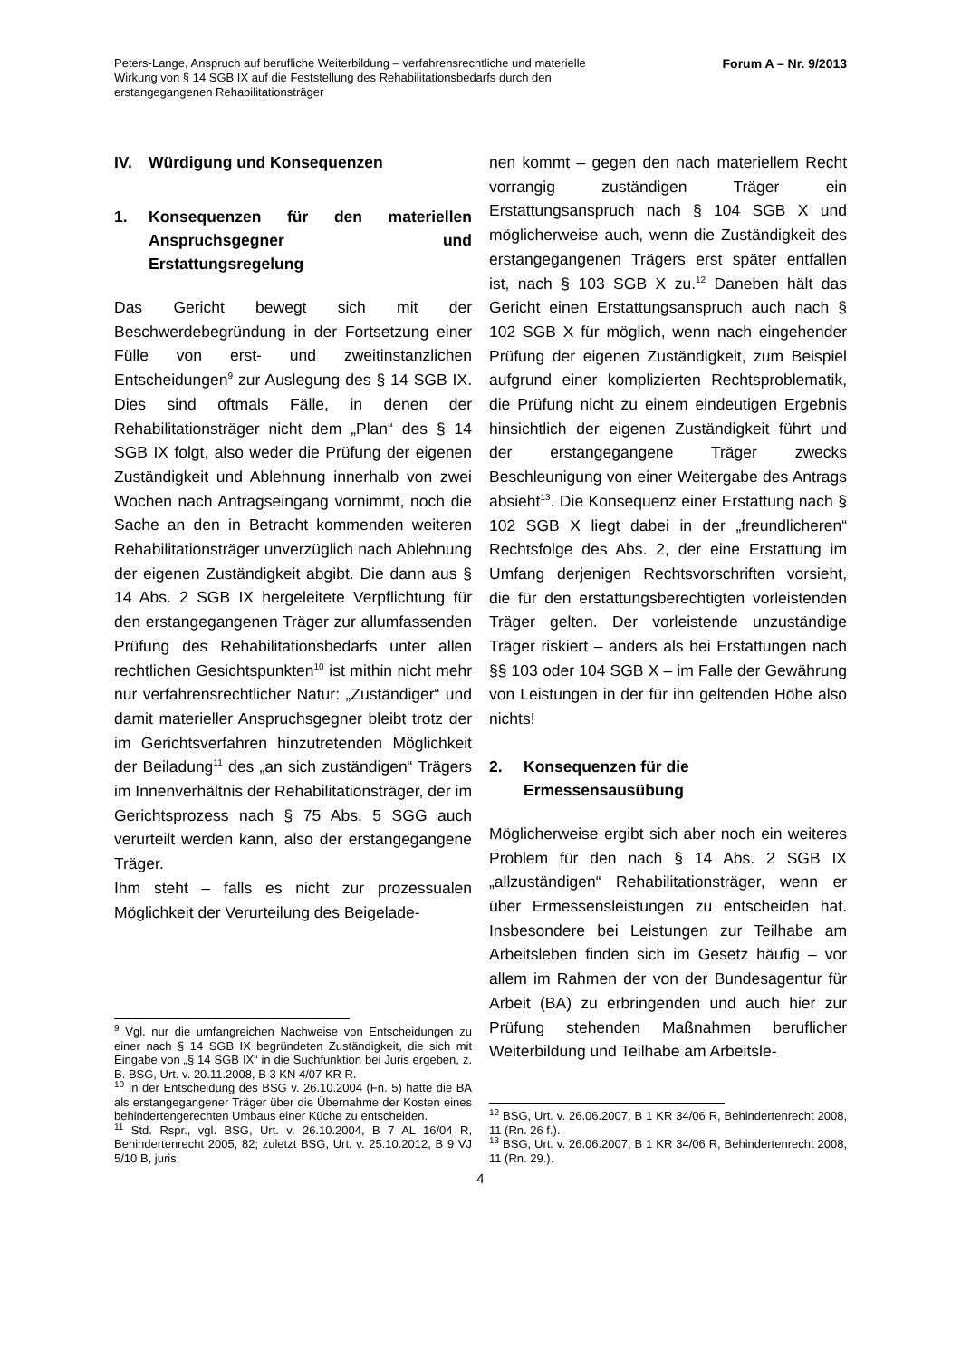Peters-Lange, Anspruch auf berufliche Weiterbildung – verfahrensrechtliche und materielle Wirkung von § 14 SGB IX auf die Feststellung des Rehabilitationsbedarfs durch den erstangegangenen Rehabilitationsträger
Forum A – Nr. 9/2013
IV. Würdigung und Konsequenzen
1. Konsequenzen für den materiellen Anspruchsgegner und Erstattungsregelung
Das Gericht bewegt sich mit der Beschwerdebegründung in der Fortsetzung einer Fülle von erst- und zweitinstanzlichen Entscheidungen<sup>9</sup> zur Auslegung des § 14 SGB IX. Dies sind oftmals Fälle, in denen der Rehabilitationsträger nicht dem „Plan“ des § 14 SGB IX folgt, also weder die Prüfung der eigenen Zuständigkeit und Ablehnung innerhalb von zwei Wochen nach Antragseingang vornimmt, noch die Sache an den in Betracht kommenden weiteren Rehabilitationsträger unverzüglich nach Ablehnung der eigenen Zuständigkeit abgibt. Die dann aus § 14 Abs. 2 SGB IX hergeleitete Verpflichtung für den erstangegangenen Träger zur allumfassenden Prüfung des Rehabilitationsbedarfs unter allen rechtlichen Gesichtspunkten<sup>10</sup> ist mithin nicht mehr nur verfahrensrechtlicher Natur: „Zuständiger“ und damit materieller Anspruchsgegner bleibt trotz der im Gerichtsverfahren hinzutretenden Möglichkeit der Beiladung<sup>11</sup> des „an sich zuständigen“ Trägers im Innenverhältnis der Rehabilitationsträger, der im Gerichtsprozess nach § 75 Abs. 5 SGG auch verurteilt werden kann, also der erstangegangene Träger.
Ihm steht – falls es nicht zur prozessualen Möglichkeit der Verurteilung des Beigelade-
<sup>9</sup> Vgl. nur die umfangreichen Nachweise von Entscheidungen zu einer nach § 14 SGB IX begründeten Zuständigkeit, die sich mit Eingabe von „§ 14 SGB IX“ in die Suchfunktion bei Juris ergeben, z. B. BSG, Urt. v. 20.11.2008, B 3 KN 4/07 KR R.
<sup>10</sup> In der Entscheidung des BSG v. 26.10.2004 (Fn. 5) hatte die BA als erstangegangener Träger über die Übernahme der Kosten eines behindertengerechten Umbaus einer Küche zu entscheiden.
<sup>11</sup> Std. Rspr., vgl. BSG, Urt. v. 26.10.2004, B 7 AL 16/04 R, Behindertenrecht 2005, 82; zuletzt BSG, Urt. v. 25.10.2012, B 9 VJ 5/10 B, juris.
nen kommt – gegen den nach materiellem Recht vorrangig zuständigen Träger ein Erstattungsanspruch nach § 104 SGB X und möglicherweise auch, wenn die Zuständigkeit des erstangegangenen Trägers erst später entfallen ist, nach § 103 SGB X zu.<sup>12</sup> Daneben hält das Gericht einen Erstattungsanspruch auch nach § 102 SGB X für möglich, wenn nach eingehender Prüfung der eigenen Zuständigkeit, zum Beispiel aufgrund einer komplizierten Rechtsproblematik, die Prüfung nicht zu einem eindeutigen Ergebnis hinsichtlich der eigenen Zuständigkeit führt und der erstangegangene Träger zwecks Beschleunigung von einer Weitergabe des Antrags absieht<sup>13</sup>. Die Konsequenz einer Erstattung nach § 102 SGB X liegt dabei in der „freundlicheren“ Rechtsfolge des Abs. 2, der eine Erstattung im Umfang derjenigen Rechtsvorschriften vorsieht, die für den erstattungsberechtigten vorleistenden Träger gelten. Der vorleistende unzuständige Träger riskiert – anders als bei Erstattungen nach §§ 103 oder 104 SGB X – im Falle der Gewährung von Leistungen in der für ihn geltenden Höhe also nichts!
2. Konsequenzen für die Ermessensausübung
Möglicherweise ergibt sich aber noch ein weiteres Problem für den nach § 14 Abs. 2 SGB IX „allzuständigen“ Rehabilitationsträger, wenn er über Ermessensleistungen zu entscheiden hat. Insbesondere bei Leistungen zur Teilhabe am Arbeitsleben finden sich im Gesetz häufig – vor allem im Rahmen der von der Bundesagentur für Arbeit (BA) zu erbringenden und auch hier zur Prüfung stehenden Maßnahmen beruflicher Weiterbildung und Teilhabe am Arbeitsle-
<sup>12</sup> BSG, Urt. v. 26.06.2007, B 1 KR 34/06 R, Behindertenrecht 2008, 11 (Rn. 26 f.).
<sup>13</sup> BSG, Urt. v. 26.06.2007, B 1 KR 34/06 R, Behindertenrecht 2008, 11 (Rn. 29.).
4